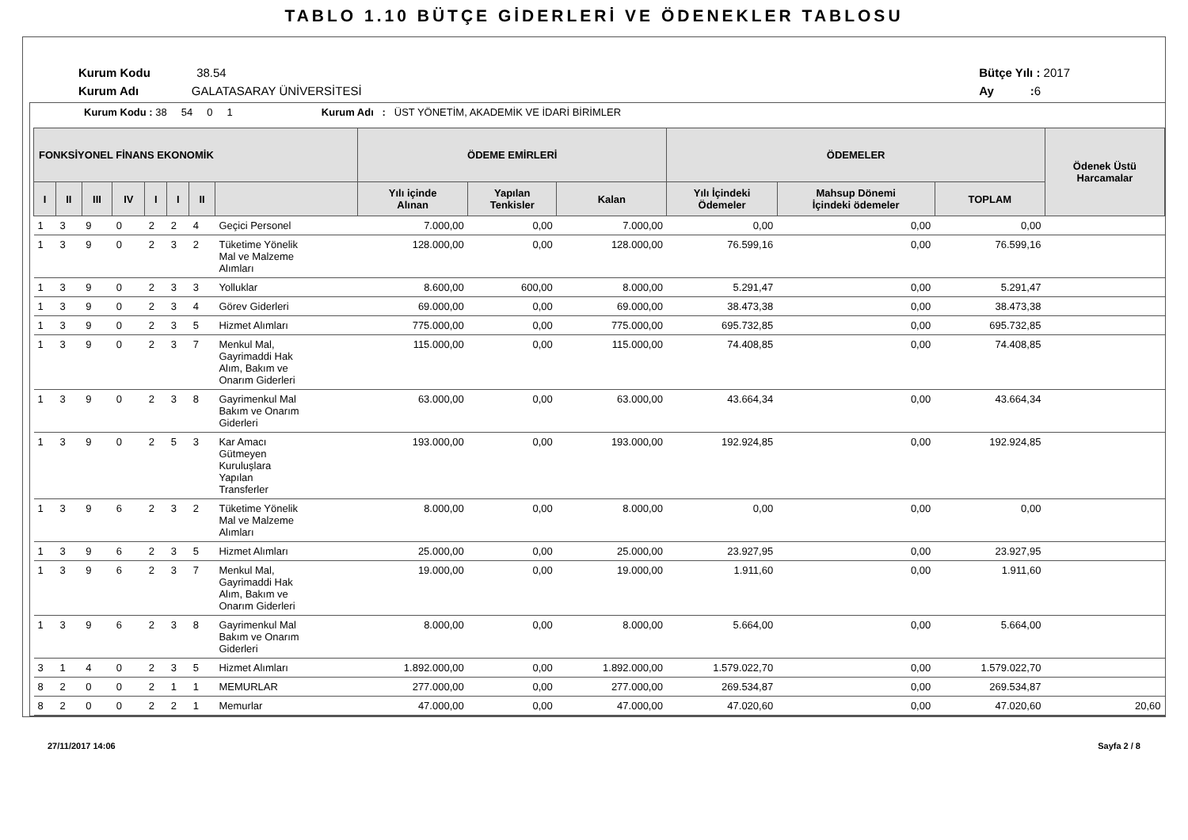TABLO 1.10 BÜTÇE GİDERLERİ VE ÖDENEKLER TABLOSU
Kurum Kodu 38.54
Kurum Adı GALATASARAY ÜNİVERSİTESİ
Bütçe Yılı : 2017
Ay : 6
Kurum Kodu : 38 54 0 1 Kurum Adı : ÜST YÖNETİM, AKADEMİK VE İDARİ BİRİMLER
| FONKSİYONEL FİNANS EKONOMİK | | | | | | | | ÖDEME EMİRLERİ | | | ÖDEMELER | | | Ödenek Üstü Harcamalar |
| --- | --- | --- | --- | --- | --- | --- | --- | --- | --- | --- | --- | --- | --- | --- |
| I | II | III | IV | I | I | II | | Yılı içinde Alınan | Yapılan Tenkisler | Kalan | Yılı İçindeki Ödemeler | Mahsup Dönemi İçindeki ödemeler | TOPLAM | |
| 1 | 3 | 9 | 0 | 2 | 2 | 4 | Geçici Personel | 7.000,00 | 0,00 | 7.000,00 | 0,00 | 0,00 | 0,00 | |
| 1 | 3 | 9 | 0 | 2 | 3 | 2 | Tüketime Yönelik Mal ve Malzeme Alımları | 128.000,00 | 0,00 | 128.000,00 | 76.599,16 | 0,00 | 76.599,16 | |
| 1 | 3 | 9 | 0 | 2 | 3 | 3 | Yolluklar | 8.600,00 | 600,00 | 8.000,00 | 5.291,47 | 0,00 | 5.291,47 | |
| 1 | 3 | 9 | 0 | 2 | 3 | 4 | Görev Giderleri | 69.000,00 | 0,00 | 69.000,00 | 38.473,38 | 0,00 | 38.473,38 | |
| 1 | 3 | 9 | 0 | 2 | 3 | 5 | Hizmet Alımları | 775.000,00 | 0,00 | 775.000,00 | 695.732,85 | 0,00 | 695.732,85 | |
| 1 | 3 | 9 | 0 | 2 | 3 | 7 | Menkul Mal, Gayrimaddi Hak Alım, Bakım ve Onarım Giderleri | 115.000,00 | 0,00 | 115.000,00 | 74.408,85 | 0,00 | 74.408,85 | |
| 1 | 3 | 9 | 0 | 2 | 3 | 8 | Gayrimenkul Mal Bakım ve Onarım Giderleri | 63.000,00 | 0,00 | 63.000,00 | 43.664,34 | 0,00 | 43.664,34 | |
| 1 | 3 | 9 | 0 | 2 | 5 | 3 | Kar Amacı Gütmeyen Kuruluşlara Yapılan Transferler | 193.000,00 | 0,00 | 193.000,00 | 192.924,85 | 0,00 | 192.924,85 | |
| 1 | 3 | 9 | 6 | 2 | 3 | 2 | Tüketime Yönelik Mal ve Malzeme Alımları | 8.000,00 | 0,00 | 8.000,00 | 0,00 | 0,00 | 0,00 | |
| 1 | 3 | 9 | 6 | 2 | 3 | 5 | Hizmet Alımları | 25.000,00 | 0,00 | 25.000,00 | 23.927,95 | 0,00 | 23.927,95 | |
| 1 | 3 | 9 | 6 | 2 | 3 | 7 | Menkul Mal, Gayrimaddi Hak Alım, Bakım ve Onarım Giderleri | 19.000,00 | 0,00 | 19.000,00 | 1.911,60 | 0,00 | 1.911,60 | |
| 1 | 3 | 9 | 6 | 2 | 3 | 8 | Gayrimenkul Mal Bakım ve Onarım Giderleri | 8.000,00 | 0,00 | 8.000,00 | 5.664,00 | 0,00 | 5.664,00 | |
| 3 | 1 | 4 | 0 | 2 | 3 | 5 | Hizmet Alımları | 1.892.000,00 | 0,00 | 1.892.000,00 | 1.579.022,70 | 0,00 | 1.579.022,70 | |
| 8 | 2 | 0 | 0 | 2 | 1 | 1 | MEMURLAR | 277.000,00 | 0,00 | 277.000,00 | 269.534,87 | 0,00 | 269.534,87 | |
| 8 | 2 | 0 | 0 | 2 | 2 | 1 | Memurlar | 47.000,00 | 0,00 | 47.000,00 | 47.020,60 | 0,00 | 47.020,60 | 20,60 |
27/11/2017 14:06 Sayfa 2 / 8